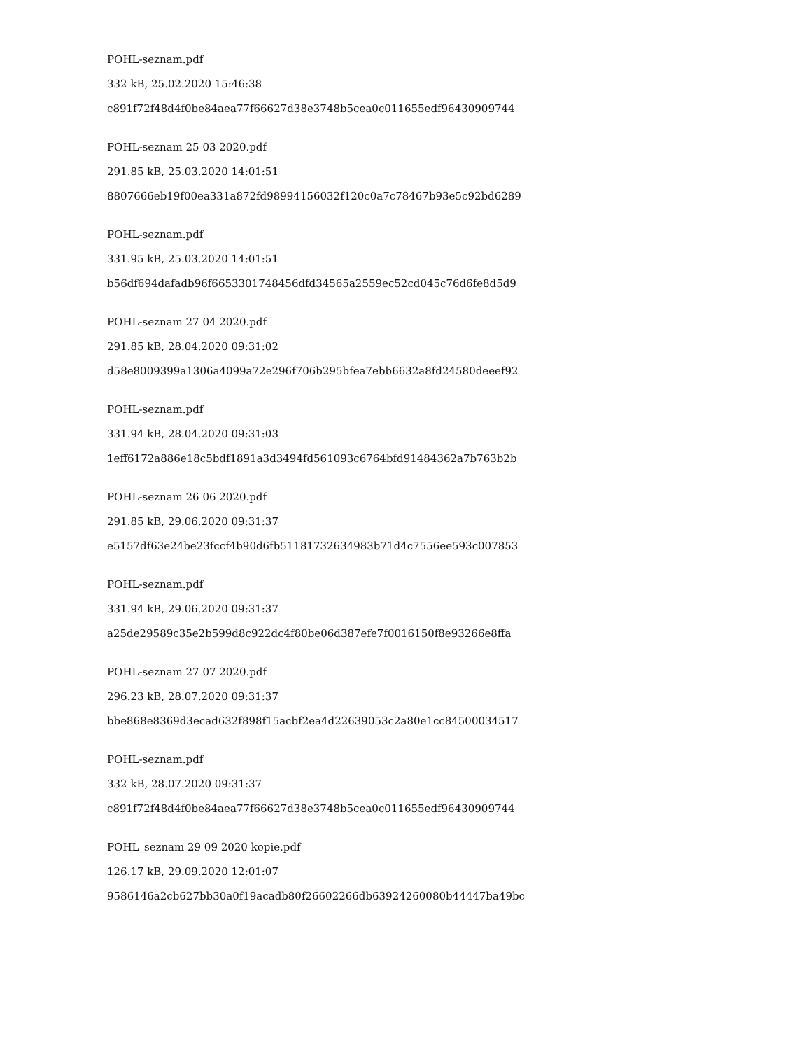POHL-seznam.pdf
332 kB, 25.02.2020 15:46:38
c891f72f48d4f0be84aea77f66627d38e3748b5cea0c011655edf96430909744
POHL-seznam 25 03 2020.pdf
291.85 kB, 25.03.2020 14:01:51
8807666eb19f00ea331a872fd98994156032f120c0a7c78467b93e5c92bd6289
POHL-seznam.pdf
331.95 kB, 25.03.2020 14:01:51
b56df694dafadb96f6653301748456dfd34565a2559ec52cd045c76d6fe8d5d9
POHL-seznam 27 04 2020.pdf
291.85 kB, 28.04.2020 09:31:02
d58e8009399a1306a4099a72e296f706b295bfea7ebb6632a8fd24580deeef92
POHL-seznam.pdf
331.94 kB, 28.04.2020 09:31:03
1eff6172a886e18c5bdf1891a3d3494fd561093c6764bfd91484362a7b763b2b
POHL-seznam 26 06 2020.pdf
291.85 kB, 29.06.2020 09:31:37
e5157df63e24be23fccf4b90d6fb51181732634983b71d4c7556ee593c007853
POHL-seznam.pdf
331.94 kB, 29.06.2020 09:31:37
a25de29589c35e2b599d8c922dc4f80be06d387efe7f0016150f8e93266e8ffa
POHL-seznam 27 07 2020.pdf
296.23 kB, 28.07.2020 09:31:37
bbe868e8369d3ecad632f898f15acbf2ea4d22639053c2a80e1cc84500034517
POHL-seznam.pdf
332 kB, 28.07.2020 09:31:37
c891f72f48d4f0be84aea77f66627d38e3748b5cea0c011655edf96430909744
POHL_seznam 29 09 2020 kopie.pdf
126.17 kB, 29.09.2020 12:01:07
9586146a2cb627bb30a0f19acadb80f26602266db63924260080b44447ba49bc